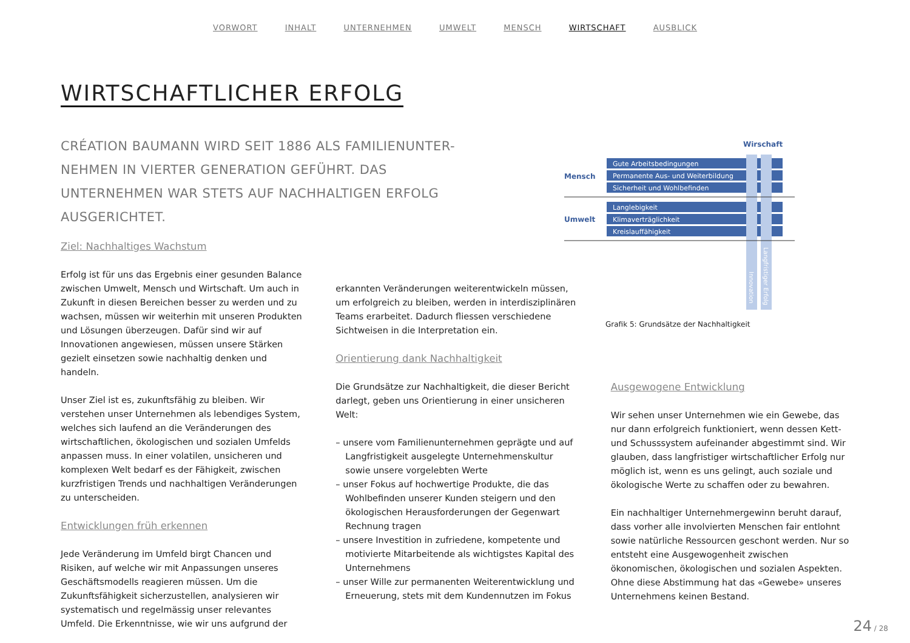VORWORT INHALT UNTERNEHMEN UMWELT MENSCH WIRTSCHAFT AUSBLICK
WIRTSCHAFTLICHER ERFOLG
CRÉATION BAUMANN WIRD SEIT 1886 ALS FAMILIENUNTER-NEHMEN IN VIERTER GENERATION GEFÜHRT. DAS UNTERNEHMEN WAR STETS AUF NACHHALTIGEN ERFOLG AUSGERICHTET.
Wirschaft
Mensch
Umwelt
Gute Arbeitsbedingungen
Permanente Aus- und Weiterbildung
Sicherheit und Wohlbefinden
Langlebigkeit
Klimaverträglichkeit
Kreislauffähigkeit
Innovation
Langfristiger Erfolg
Grafik 5: Grundsätze der Nachhaltigkeit
Ziel: Nachhaltiges Wachstum
Erfolg ist für uns das Ergebnis einer gesunden Balance zwischen Umwelt, Mensch und Wirtschaft. Um auch in Zukunft in diesen Bereichen besser zu werden und zu wachsen, müssen wir weiterhin mit unseren Produkten und Lösungen überzeugen. Dafür sind wir auf Innovationen angewiesen, müssen unsere Stärken gezielt einsetzen sowie nachhaltig denken und handeln.
Unser Ziel ist es, zukunftsfähig zu bleiben. Wir verstehen unser Unternehmen als lebendiges System, welches sich laufend an die Veränderungen des wirtschaftlichen, ökologischen und sozialen Umfelds anpassen muss. In einer volatilen, unsicheren und komplexen Welt bedarf es der Fähigkeit, zwischen kurzfristigen Trends und nachhaltigen Veränderungen zu unterscheiden.
Entwicklungen früh erkennen
Jede Veränderung im Umfeld birgt Chancen und Risiken, auf welche wir mit Anpassungen unseres Geschäftsmodells reagieren müssen. Um die Zukunftsfähigkeit sicherzustellen, analysieren wir systematisch und regelmässig unser relevantes Umfeld. Die Erkenntnisse, wie wir uns aufgrund der
erkannten Veränderungen weiterentwickeln müssen, um erfolgreich zu bleiben, werden in interdisziplinären Teams erarbeitet. Dadurch fliessen verschiedene Sichtweisen in die Interpretation ein.
Orientierung dank Nachhaltigkeit
Die Grundsätze zur Nachhaltigkeit, die dieser Bericht darlegt, geben uns Orientierung in einer unsicheren Welt:
– unsere vom Familienunternehmen geprägte und auf Langfristigkeit ausgelegte Unternehmenskultur sowie unsere vorgelebten Werte
– unser Fokus auf hochwertige Produkte, die das Wohlbefinden unserer Kunden steigern und den ökologischen Herausforderungen der Gegenwart Rechnung tragen
– unsere Investition in zufriedene, kompetente und motivierte Mitarbeitende als wichtigstes Kapital des Unternehmens
– unser Wille zur permanenten Weiterentwicklung und Erneuerung, stets mit dem Kundennutzen im Fokus
Ausgewogene Entwicklung
Wir sehen unser Unternehmen wie ein Gewebe, das nur dann erfolgreich funktioniert, wenn dessen Kett- und Schusssystem aufeinander abgestimmt sind. Wir glauben, dass langfristiger wirtschaftlicher Erfolg nur möglich ist, wenn es uns gelingt, auch soziale und ökologische Werte zu schaffen oder zu bewahren.
Ein nachhaltiger Unternehmergewinn beruht darauf, dass vorher alle involvierten Menschen fair entlohnt sowie natürliche Ressourcen geschont werden. Nur so entsteht eine Ausgewogenheit zwischen ökonomischen, ökologischen und sozialen Aspekten. Ohne diese Abstimmung hat das «Gewebe» unseres Unternehmens keinen Bestand.
24 / 28